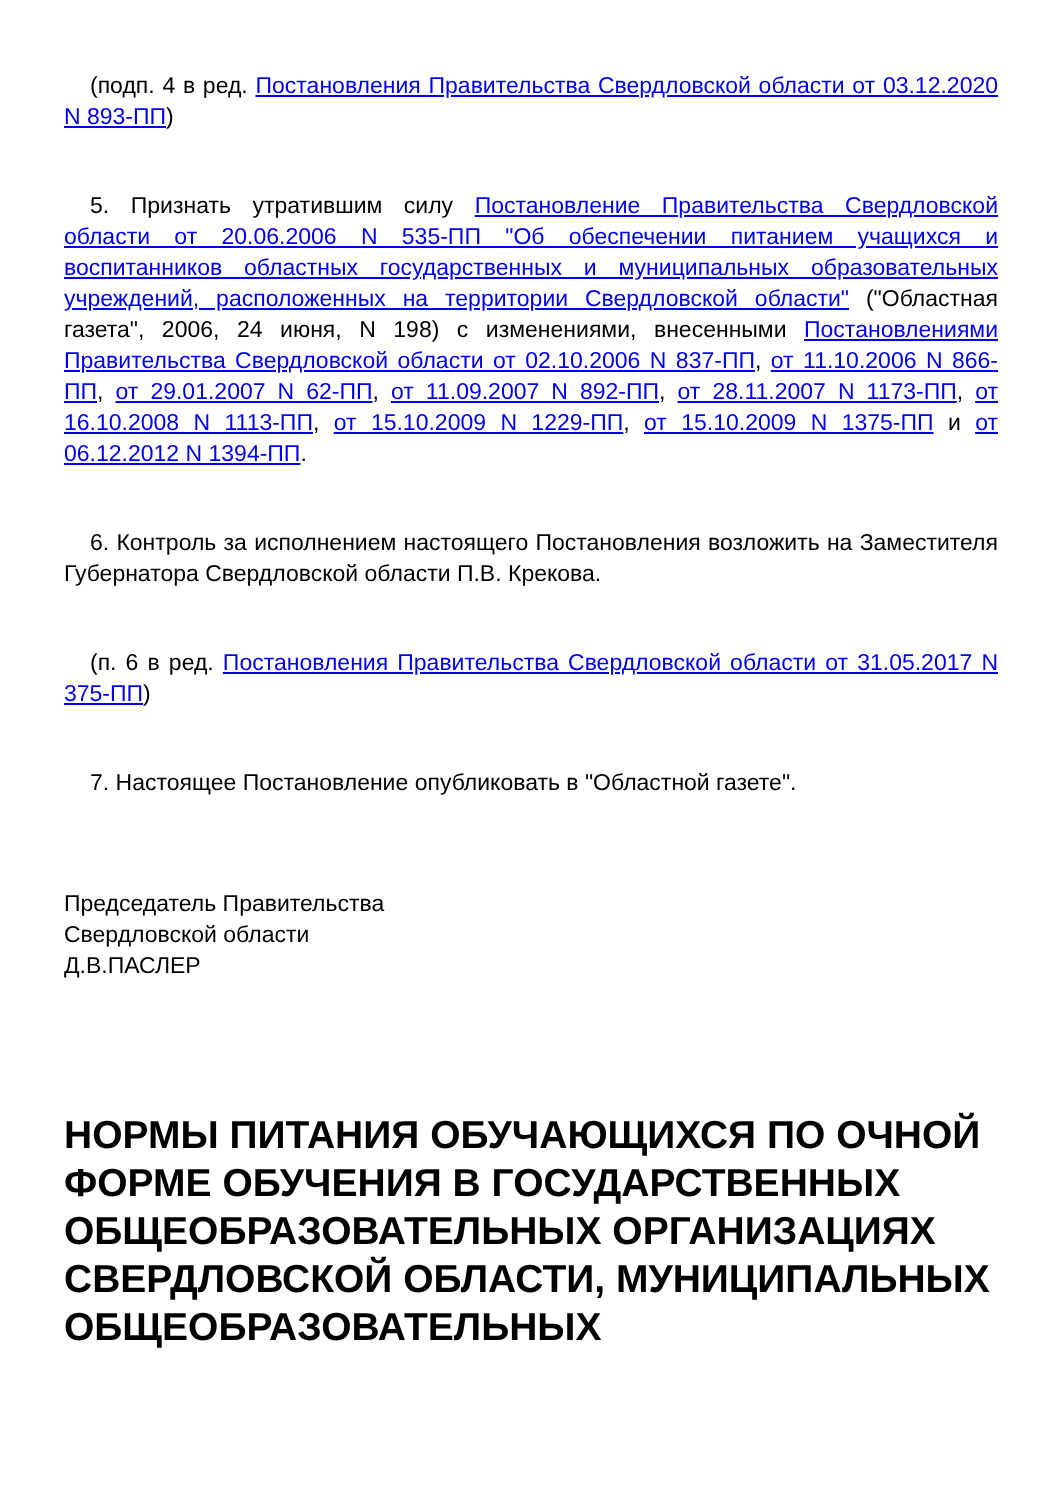(подп. 4 в ред. Постановления Правительства Свердловской области от 03.12.2020 N 893-ПП)
5. Признать утратившим силу Постановление Правительства Свердловской области от 20.06.2006 N 535-ПП "Об обеспечении питанием учащихся и воспитанников областных государственных и муниципальных образовательных учреждений, расположенных на территории Свердловской области" ("Областная газета", 2006, 24 июня, N 198) с изменениями, внесенными Постановлениями Правительства Свердловской области от 02.10.2006 N 837-ПП, от 11.10.2006 N 866-ПП, от 29.01.2007 N 62-ПП, от 11.09.2007 N 892-ПП, от 28.11.2007 N 1173-ПП, от 16.10.2008 N 1113-ПП, от 15.10.2009 N 1229-ПП, от 15.10.2009 N 1375-ПП и от 06.12.2012 N 1394-ПП.
6. Контроль за исполнением настоящего Постановления возложить на Заместителя Губернатора Свердловской области П.В. Крекова.
(п. 6 в ред. Постановления Правительства Свердловской области от 31.05.2017 N 375-ПП)
7. Настоящее Постановление опубликовать в "Областной газете".
Председатель Правительства
Свердловской области
Д.В.ПАСЛЕР
НОРМЫ ПИТАНИЯ ОБУЧАЮЩИХСЯ ПО ОЧНОЙ ФОРМЕ ОБУЧЕНИЯ В ГОСУДАРСТВЕННЫХ ОБЩЕОБРАЗОВАТЕЛЬНЫХ ОРГАНИЗАЦИЯХ СВЕРДЛОВСКОЙ ОБЛАСТИ, МУНИЦИПАЛЬНЫХ ОБЩЕОБРАЗОВАТЕЛЬНЫХ